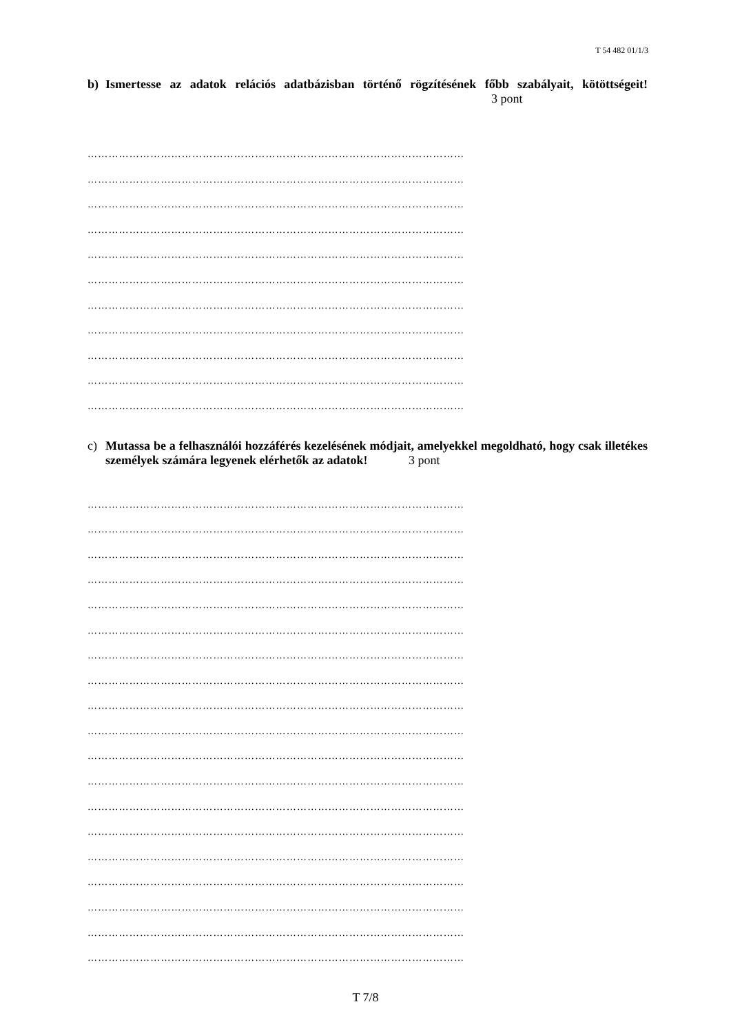T 54 482 01/1/3
b) Ismertesse az adatok relációs adatbázisban történő rögzítésének főbb szabályait, kötöttségeit! 3 pont
………………………………………………………………………………………………
………………………………………………………………………………………………
………………………………………………………………………………………………
………………………………………………………………………………………………
………………………………………………………………………………………………
………………………………………………………………………………………………
………………………………………………………………………………………………
………………………………………………………………………………………………
………………………………………………………………………………………………
………………………………………………………………………………………………
………………………………………………………………………………………………
c) Mutassa be a felhasználói hozzáférés kezelésének módjait, amelyekkel megoldható, hogy csak illetékes személyek számára legyenek elérhetők az adatok! 3 pont
………………………………………………………………………………………………
………………………………………………………………………………………………
………………………………………………………………………………………………
………………………………………………………………………………………………
………………………………………………………………………………………………
………………………………………………………………………………………………
………………………………………………………………………………………………
………………………………………………………………………………………………
………………………………………………………………………………………………
………………………………………………………………………………………………
………………………………………………………………………………………………
………………………………………………………………………………………………
………………………………………………………………………………………………
………………………………………………………………………………………………
………………………………………………………………………………………………
………………………………………………………………………………………………
………………………………………………………………………………………………
………………………………………………………………………………………………
………………………………………………………………………………………………
T 7/8